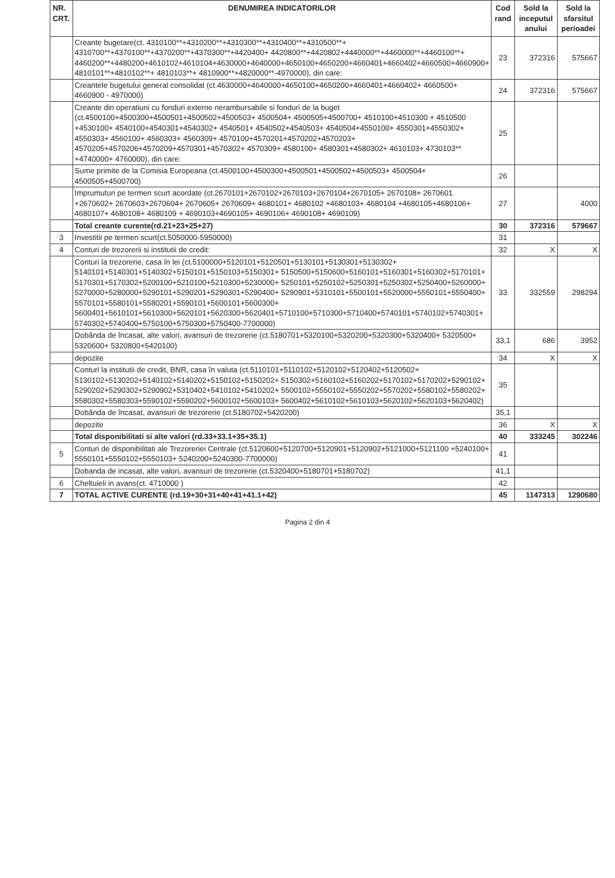| NR. CRT. | DENUMIREA INDICATORILOR | Cod rand | Sold la inceputul anului | Sold la sfarsitul perioadei |
| --- | --- | --- | --- | --- |
| | Creante bugetare(ct. 4310100**+4310200**+4310300**+4310400**+4310500**+ 4310700**+4370100**+4370200**+4370300**+4420400+ 4420800**+4420802+4440000**+4460000**+4460100**+ 4460200**+4480200+4610102+4610104+4630000+4640000+4650100+4650200+4660401+4660402+4660500+4660900+ 4810101**+4810102**+ 4810103**+ 4810900**+4820000**-4970000), din care: | 23 | 372316 | 575667 |
| | Creantele bugetului general consolidat (ct.4630000+4640000+4650100+4650200+4660401+4660402+ 4660500+ 4660900 - 4970000) | 24 | 372316 | 575667 |
| | Creante din operatiuni cu fonduri externe nerambursabile si fonduri de la buget (ct.4500100+4500300+4500501+4500502+4500503+ 4500504+ 4500505+4500700+ 4510100+4510300 + 4510500 +4530100+ 4540100+4540301+4540302+ 4540501+ 4540502+4540503+ 4540504+4550100+ 4550301+4550302+ 4550303+ 4560100+ 4560303+ 4560309+ 4570100+4570201+4570202+4570203+ 4570205+4570206+4570209+4570301+4570302+ 4570309+ 4580100+ 4580301+4580302+ 4610103+ 4730103** +4740000+ 4760000), din care: | 25 | | |
| | Sume primite de la Comisia Europeana (ct.4500100+4500300+4500501+4500502+4500503+ 4500504+ 4500505+4500700) | 26 | | |
| | Imprumuturi pe termen scurt acordate (ct.2670101+2670102+2670103+2670104+2670105+ 2670108+ 2670601 +2670602+ 2670603+2670604+ 2670605+ 2670609+ 4680101+ 4680102 +4680103+ 4680104 +4680105+4680106+ 4680107+ 4680108+ 4680109 + 4690103+4690105+ 4690106+ 4690108+ 4690109) | 27 | | 4000 |
| | Total creante curente(rd.21+23+25+27) | 30 | 372316 | 579667 |
| 3 | Investitii pe termen scurt(ct.5050000-5950000) | 31 | | |
| 4 | Conturi de trezorerii si institutii de credit: | 32 | X | X |
| | Conturi la trezorerie, casa în lei (ct.5100000+5120101+5120501+5130101+5130301+5130302+ 5140101+5140301+5140302+5150101+5150103+5150301+ 5150500+5150600+5160101+5160301+5160302+5170101+ 5170301+5170302+5200100+5210100+5210300+5230000+ 5250101+5250102+5250301+5250302+5250400+5260000+ 5270000+5280000+5290101+5290201+5290301+5290400+ 5290901+5310101+5500101+5520000+5550101+5550400+ 5570101+5580101+5580201+5590101+5600101+5600300+ 5600401+5610101+5610300+5620101+5620300+5620401+5710100+5710300+5710400+5740101+5740102+5740301+ 5740302+5740400+5750100+5750300+5750400-7700000) | 33 | 332559 | 298294 |
| | Dobânda de încasat, alte valori, avansuri de trezorerie (ct.5180701+5320100+5320200+5320300+5320400+ 5320500+ 5320600+ 5320800+5420100) | 33,1 | 686 | 3952 |
| | depozite | 34 | X | X |
| | Conturi la institutii de credit, BNR, casa în valuta (ct.5110101+5110102+5120102+5120402+5120502+ 5130102+5130202+5140102+5140202+5150102+5150202+ 5150302+5160102+5160202+5170102+5170202+5290102+ 5290202+5290302+5290902+5310402+5410102+5410202+ 5500102+5550102+5550202+5570202+5580102+5580202+ 5580302+5580303+5590102+5590202+5600102+5600103+ 5600402+5610102+5610103+5620102+5620103+5620402) | 35 | | |
| | Dobânda de încasat, avansuri de trezorerie (ct.5180702+5420200) | 35,1 | | |
| | depozite | 36 | X | X |
| | Total disponibilitati si alte valori (rd.33+33.1+35+35.1) | 40 | 333245 | 302246 |
| 5 | Conturi de disponibilitati ale Trezoreriei Centrale (ct.5120600+5120700+5120901+5120902+5121000+5121100 +5240100+ 5550101+5550102+5550103+ 5240200+5240300-7700000) | 41 | | |
| | Dobanda de incasat, alte valori, avansuri de trezorerie (ct.5320400+5180701+5180702) | 41,1 | | |
| 6 | Cheltuieli in avans(ct. 4710000 ) | 42 | | |
| 7 | TOTAL ACTIVE CURENTE (rd.19+30+31+40+41+41.1+42) | 45 | 1147313 | 1290680 |
Pagina 2 din 4